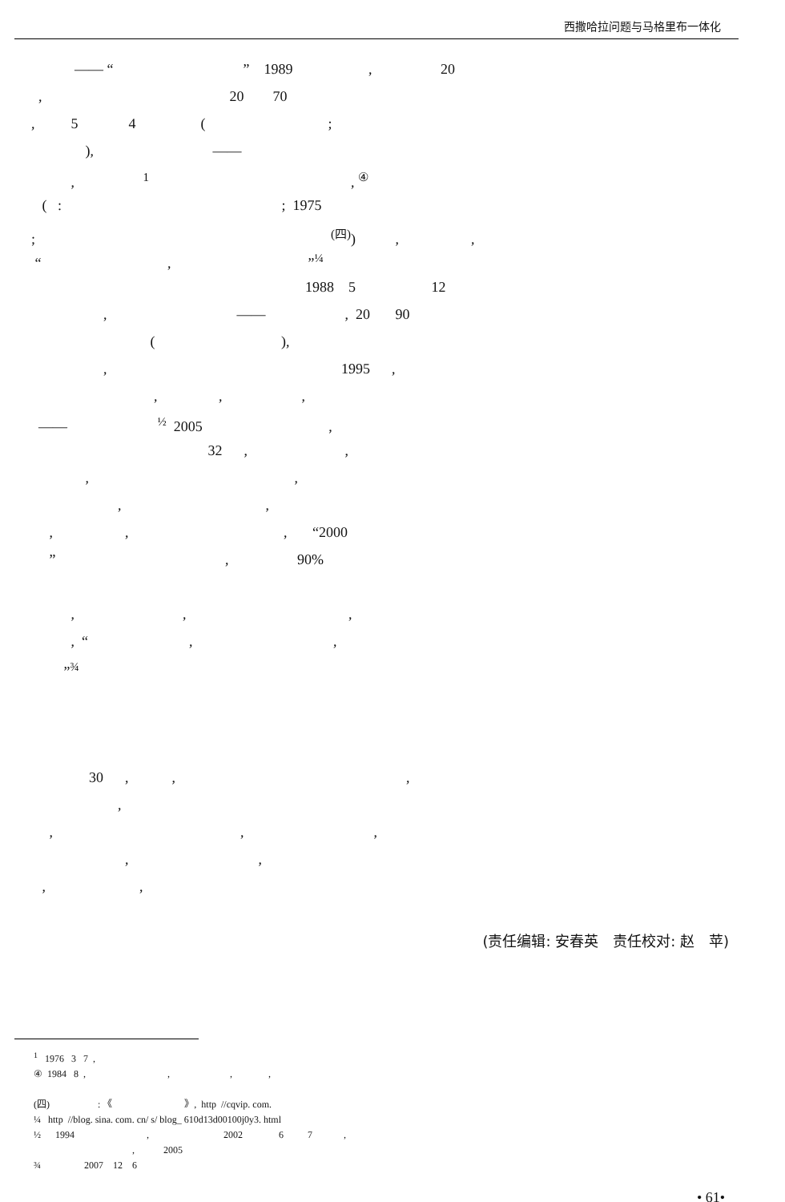西撒哈拉问题与马格里布一体化
—— “ ” 1989 , 20
, 20 70
, 5 4 ( ;
), ——
, <sup>1</sup> , <sup>④</sup>
( : ; 1975
; <sup>(四)</sup>) , ,
“ , ”<sup>¼</sup>
1988 5 12
, —— , 20 90
( ),
, 1995 ,
, , ,
—— <sup>½</sup> 2005 ,
32 , ,
, ,
, ,
, , , “2000
” , 90%
, , ,
, “ , ,
”<sup>¾</sup>
30 , , ,
,
, , ,
, ,
, ,
(责任编辑: 安春英　责任校对: 赵　苹)
<sup>1</sup> 1976 3 7 , ④ 1984 8 , , , , (四) : 《 》, http //cqvip. com. ¼ http //blog. sina. com. cn/ s/ blog_ 610d13d00100j0y3. html ½ 1994 , 2002 6 7 , , 2005 ¾ 2007 12 6
• 61•